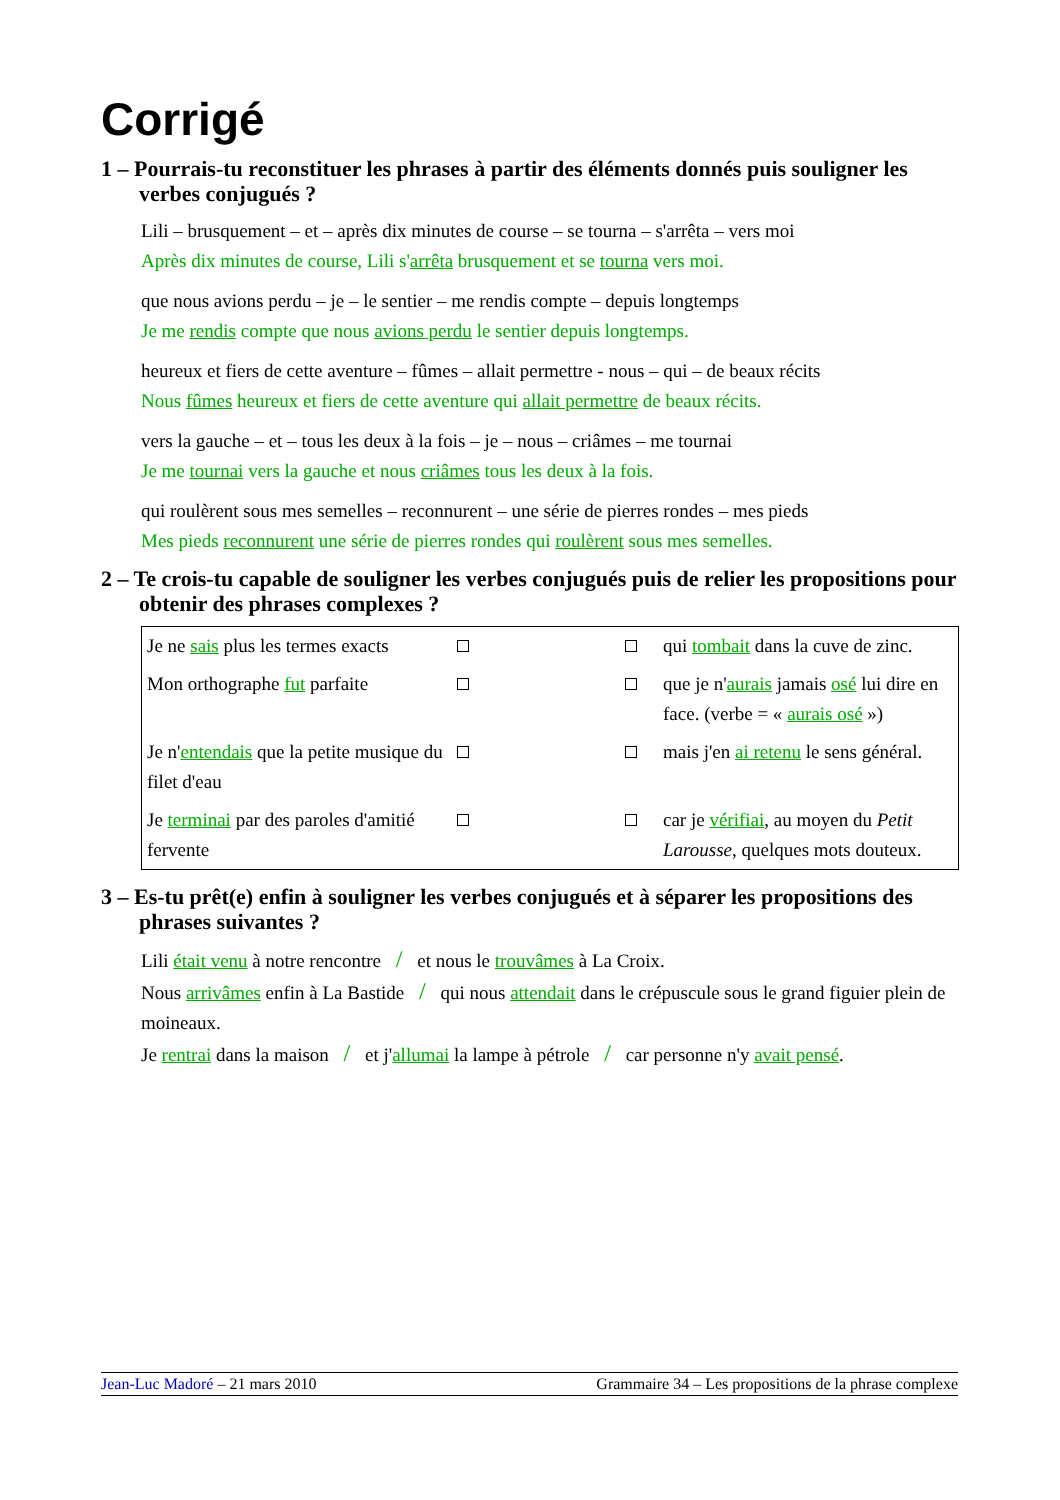Corrigé
1 – Pourrais-tu reconstituer les phrases à partir des éléments donnés puis souligner les verbes conjugués ?
Lili – brusquement – et – après dix minutes de course – se tourna – s'arrêta – vers moi
Après dix minutes de course, Lili s'arrêta brusquement et se tourna vers moi.
que nous avions perdu – je – le sentier – me rendis compte – depuis longtemps
Je me rendis compte que nous avions perdu le sentier depuis longtemps.
heureux et fiers de cette aventure – fûmes – allait permettre - nous – qui – de beaux récits
Nous fûmes heureux et fiers de cette aventure qui allait permettre de beaux récits.
vers la gauche – et – tous les deux à la fois – je – nous – criâmes – me tournai
Je me tournai vers la gauche et nous criâmes tous les deux à la fois.
qui roulèrent sous mes semelles – reconnurent – une série de pierres rondes – mes pieds
Mes pieds reconnurent une série de pierres rondes qui roulèrent sous mes semelles.
2 – Te crois-tu capable de souligner les verbes conjugués puis de relier les propositions pour obtenir des phrases complexes ?
| Je ne sais plus les termes exacts | | | | qui tombait dans la cuve de zinc. |
| Mon orthographe fut parfaite | | | | que je n' aurais jamais osé lui dire en face. (verbe = « aurais osé ») |
| Je n' entendais que la petite musique du filet d'eau | | | | mais j'en ai retenu le sens général. |
| Je terminai par des paroles d'amitié fervente | | | | car je vérifiai , au moyen du Petit Larousse , quelques mots douteux. |
3 – Es-tu prêt(e) enfin à souligner les verbes conjugués et à séparer les propositions des phrases suivantes ?
Lili était venu à notre rencontre / et nous le trouvâmes à La Croix.
Nous arrivâmes enfin à La Bastide / qui nous attendait dans le crépuscule sous le grand figuier plein de moineaux.
Je rentrai dans la maison / et j'allumai la lampe à pétrole / car personne n'y avait pensé.
Jean-Luc Madoré – 21 mars 2010 Grammaire 34 – Les propositions de la phrase complexe